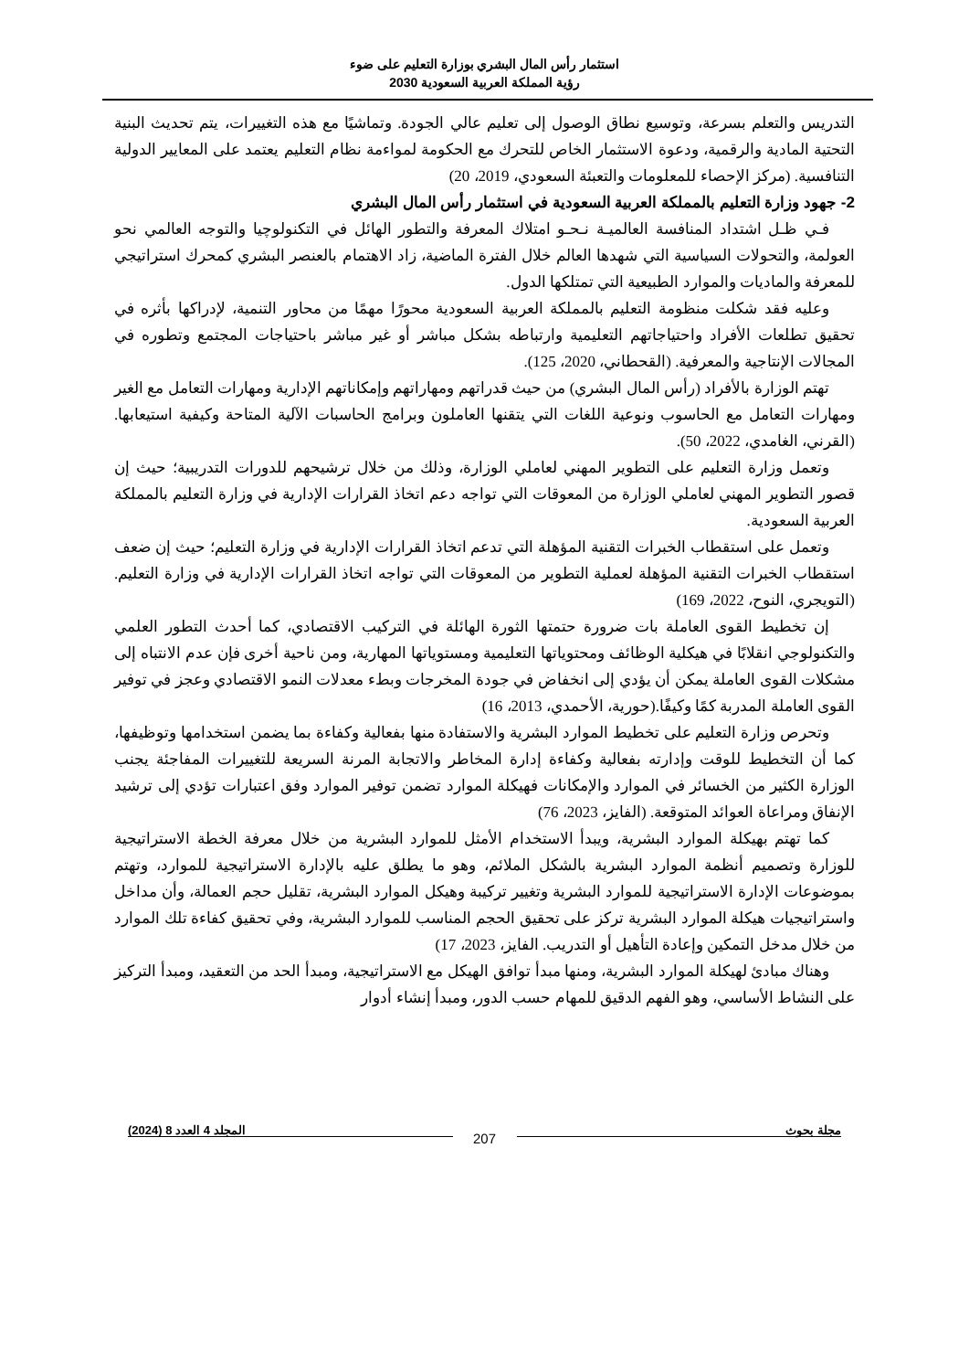استثمار رأس المال البشري بوزارة التعليم على ضوء
رؤية المملكة العربية السعودية 2030
التدريس والتعلم بسرعة، وتوسيع نطاق الوصول إلى تعليم عالي الجودة. وتماشيًا مع هذه التغييرات، يتم تحديث البنية التحتية المادية والرقمية، ودعوة الاستثمار الخاص للتحرك مع الحكومة لمواءمة نظام التعليم يعتمد على المعايير الدولية التنافسية. (مركز الإحصاء للمعلومات والتعبئة السعودي، 2019، 20)
2- جهود وزارة التعليم بالمملكة العربية السعودية في استثمار رأس المال البشري
فـي ظـل اشتداد المنافسة العالميـة نـحـو امتلاك المعرفة والتطور الهائل في التكنولوچيا والتوجه العالمي نحو العولمة، والتحولات السياسية التي شهدها العالم خلال الفترة الماضية، زاد الاهتمام بالعنصر البشري كمحرك استراتيجي للمعرفة والماديات والموارد الطبيعية التي تمتلكها الدول.
وعليه فقد شكلت منظومة التعليم بالمملكة العربية السعودية محورًا مهمًا من محاور التنمية، لإدراكها بأثره في تحقيق تطلعات الأفراد واحتياجاتهم التعليمية وارتباطه بشكل مباشر أو غير مباشر باحتياجات المجتمع وتطوره في المجالات الإنتاجية والمعرفية. (القحطاني، 2020، 125).
تهتم الوزارة بالأفراد (رأس المال البشري) من حيث قدراتهم ومهاراتهم وإمكاناتهم الإدارية ومهارات التعامل مع الغير ومهارات التعامل مع الحاسوب ونوعية اللغات التي يتقنها العاملون وبرامج الحاسبات الآلية المتاحة وكيفية استيعابها. (القرني، الغامدي، 2022، 50).
وتعمل وزارة التعليم على التطوير المهني لعاملي الوزارة، وذلك من خلال ترشيحهم للدورات التدريبية؛ حيث إن قصور التطوير المهني لعاملي الوزارة من المعوقات التي تواجه دعم اتخاذ القرارات الإدارية في وزارة التعليم بالمملكة العربية السعودية.
وتعمل على استقطاب الخبرات التقنية المؤهلة التي تدعم اتخاذ القرارات الإدارية في وزارة التعليم؛ حيث إن ضعف استقطاب الخبرات التقنية المؤهلة لعملية التطوير من المعوقات التي تواجه اتخاذ القرارات الإدارية في وزارة التعليم.(التويجري، النوح، 2022، 169)
إن تخطيط القوى العاملة بات ضرورة حتمتها الثورة الهائلة في التركيب الاقتصادي، كما أحدث التطور العلمي والتكنولوجي انقلابًا في هيكلية الوظائف ومحتوياتها التعليمية ومستوياتها المهارية، ومن ناحية أخرى فإن عدم الانتباه إلى مشكلات القوى العاملة يمكن أن يؤدي إلى انخفاض في جودة المخرجات وبطء معدلات النمو الاقتصادي وعجز في توفير القوى العاملة المدربة كمًا وكيفًا.(حورية، الأحمدي، 2013، 16)
وتحرص وزارة التعليم على تخطيط الموارد البشرية والاستفادة منها بفعالية وكفاءة بما يضمن استخدامها وتوظيفها، كما أن التخطيط للوقت وإدارته بفعالية وكفاءة إدارة المخاطر والاتجابة المرنة السريعة للتغييرات المفاجئة يجنب الوزارة الكثير من الخسائر في الموارد والإمكانات فهيكلة الموارد تضمن توفير الموارد وفق اعتبارات تؤدي إلى ترشيد الإنفاق ومراعاة العوائد المتوقعة. (الفايز، 2023، 76)
كما تهتم بهيكلة الموارد البشرية، ويبدأ الاستخدام الأمثل للموارد البشرية من خلال معرفة الخطة الاستراتيجية للوزارة وتصميم أنظمة الموارد البشرية بالشكل الملائم، وهو ما يطلق عليه بالإدارة الاستراتيجية للموارد، وتهتم بموضوعات الإدارة الاستراتيجية للموارد البشرية وتغيير تركيبة وهيكل الموارد البشرية، تقليل حجم العمالة، وأن مداخل واستراتيجيات هيكلة الموارد البشرية تركز على تحقيق الحجم المناسب للموارد البشرية، وفي تحقيق كفاءة تلك الموارد من خلال مدخل التمكين وإعادة التأهيل أو التدريب. الفايز، 2023، 17)
وهناك مبادئ لهيكلة الموارد البشرية، ومنها مبدأ توافق الهيكل مع الاستراتيجية، ومبدأ الحد من التعقيد، ومبدأ التركيز على النشاط الأساسي، وهو الفهم الدقيق للمهام حسب الدور، ومبدأ إنشاء أدوار
مجلة بحوث
207
المجلد 4 العدد 8 (2024)